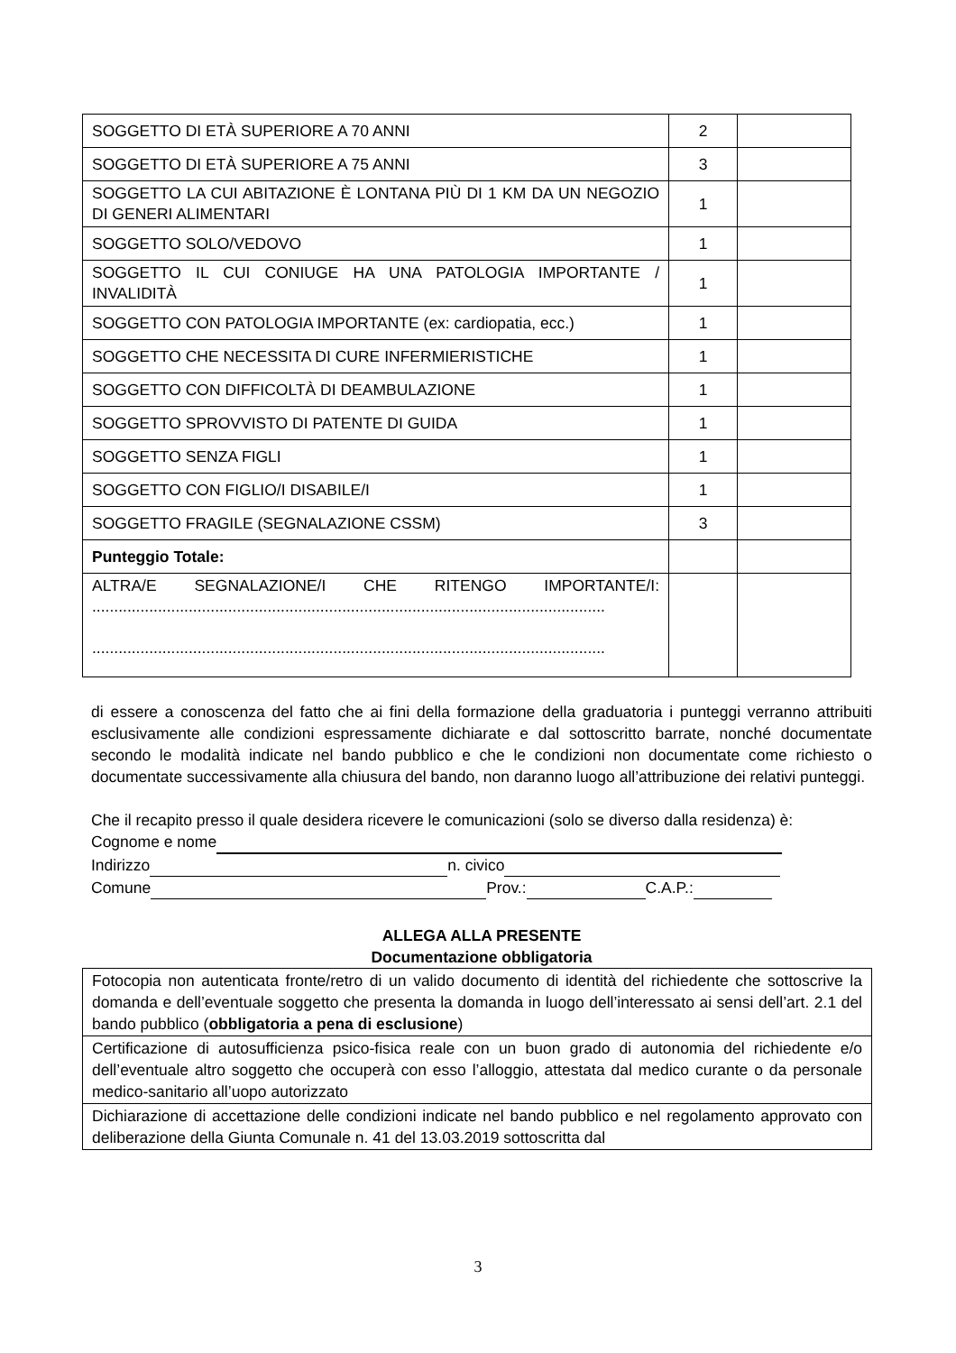| SOGGETTO DI ETÀ SUPERIORE A 70 ANNI | 2 | |
| SOGGETTO DI ETÀ SUPERIORE A 75 ANNI | 3 | |
| SOGGETTO LA CUI ABITAZIONE È LONTANA PIÙ DI 1 KM DA UN NEGOZIO DI GENERI ALIMENTARI | 1 | |
| SOGGETTO SOLO/VEDOVO | 1 | |
| SOGGETTO IL CUI CONIUGE HA UNA PATOLOGIA IMPORTANTE / INVALIDITÀ | 1 | |
| SOGGETTO CON PATOLOGIA IMPORTANTE (ex: cardiopatia, ecc.) | 1 | |
| SOGGETTO CHE NECESSITA DI CURE INFERMIERISTICHE | 1 | |
| SOGGETTO CON DIFFICOLTÀ DI DEAMBULAZIONE | 1 | |
| SOGGETTO SPROVVISTO DI PATENTE DI GUIDA | 1 | |
| SOGGETTO SENZA FIGLI | 1 | |
| SOGGETTO CON FIGLIO/I DISABILE/I | 1 | |
| SOGGETTO FRAGILE (SEGNALAZIONE CSSM) | 3 | |
| Punteggio Totale: | | |
| ALTRA/E SEGNALAZIONE/I CHE RITENGO IMPORTANTE/I: ..................................................................................................................... ..................................................................................................................... | | |
di essere a conoscenza del fatto che ai fini della formazione della graduatoria i punteggi verranno attribuiti esclusivamente alle condizioni espressamente dichiarate e dal sottoscritto barrate, nonché documentate secondo le modalità indicate nel bando pubblico e che le condizioni non documentate come richiesto o documentate successivamente alla chiusura del bando, non daranno luogo all’attribuzione dei relativi punteggi.
Che il recapito presso il quale desidera ricevere le comunicazioni (solo se diverso dalla residenza) è:
Cognome e nome
Indirizzo n. civico
Comune Prov.: C.A.P.:
ALLEGA ALLA PRESENTE
Documentazione obbligatoria
| Fotocopia non autenticata fronte/retro di un valido documento di identità del richiedente che sottoscrive la domanda e dell’eventuale soggetto che presenta la domanda in luogo dell’interessato ai sensi dell’art. 2.1 del bando pubblico ( obbligatoria a pena di esclusione ) |
| Certificazione di autosufficienza psico-fisica reale con un buon grado di autonomia del richiedente e/o dell’eventuale altro soggetto che occuperà con esso l’alloggio, attestata dal medico curante o da personale medico-sanitario all’uopo autorizzato |
| Dichiarazione di accettazione delle condizioni indicate nel bando pubblico e nel regolamento approvato con deliberazione della Giunta Comunale n. 41 del 13.03.2019 sottoscritta dal |
3